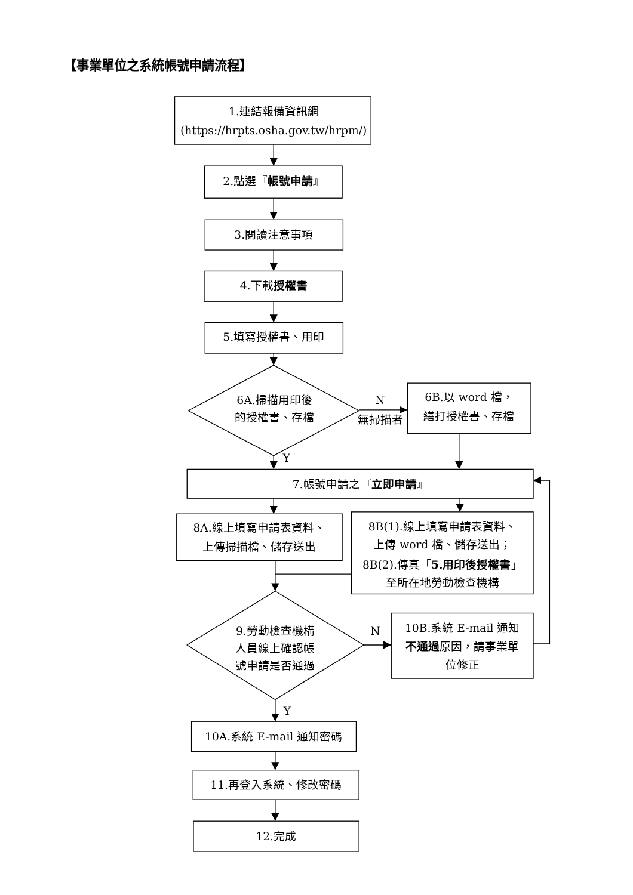【事業單位之系統帳號申請流程】
1.連結報備資訊網
(https://hrpts.osha.gov.tw/hrpm/)
2.點選『帳號申請』
3.閱讀注意事項
4.下載授權書
5.填寫授權書、用印
6A.掃描用印後
的授權書、存檔
N
無掃描者
6B.以 word 檔，
繕打授權書、存檔
Y
7.帳號申請之『立即申請』
8A.線上填寫申請表資料、
上傳掃描檔、儲存送出
8B(1).線上填寫申請表資料、
上傳 word 檔、儲存送出；
8B(2).傳真「5.用印後授權書」
至所在地勞動檢查機構
9.勞動檢查機構
人員線上確認帳
號申請是否通過
N
10B.系統 E-mail 通知
不通過原因，請事業單
位修正
Y
10A.系統 E-mail 通知密碼
11.再登入系統、修改密碼
12.完成